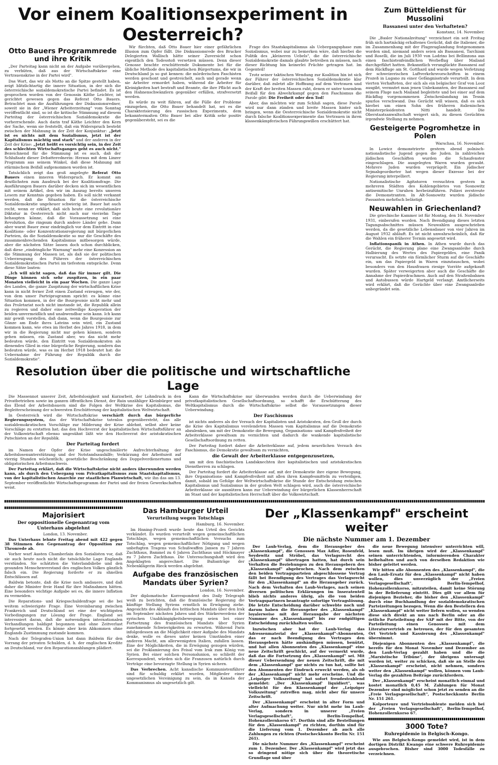Vor einem Koalitionsexperiment in Oesterreich?
Otto Bauers Programmrede und ihre Kritik
„Der Parteitag kann nicht an der Aufgabe vorübergehen, zu verhüten, daß aus der Wirtschaftskrise eine Vertrauenskrise in der Partei wird".
Das Wort, das wir als Motto an die Spitze gestellt haben, zeigt blitzlichtartig die innere Situation, in der sich die österreichische sozialdemokratische Partei befindet. Es ist gesprochen worden von der Genossin Käthe Leichter, ist gerichtet gewesen gegen das Referat Otto Bauers. Betrachtet man die Ausführungen der Diskussionsredner, soweit sie in der „Wiener Arbeiterzeitung" vom Sonntag veröffentlicht sind, so ist die kritische Stimmung auf diesem Parteitag der österreichischen Sozialdemokratie die vorherrschende. Auch darin traf Käthe Leichter den Kern der Sache, wenn sie feststellt, daß ein Widerspruch besteht zwischen der Mahnung in der Zeit der Konjunktur: „Jetzt ist es nichts mit dem Sozialismus, jetzt ist der Kapitalismus mächtig und stark" und der anderen in der Zeit der Krise: „Jetzt heißt es vorsichtig sein, in der Zeit des schlechten Wirtschaftsganges geht es auch nicht." Bezeichnend für die Stimmung ist es auch, daß der Schlußsatz dieser Debatterednerin: Heraus mit dem Linzer Programm aus seinem Winkel, daß diese Mahnung mit stürmischem Beifall aufgenommen worden ist.
Tatsächlich zeigt das groß angelegte Referat Otto Bauers einen inneren Widerspruch. Er kommt am deutlichsten zum Ausdruck bei der Koalitionsfrage. Die Ausführungen Bauers darüber decken sich im wesentlichen mit seinem Artikel, den wir im Auszug bereits unseren Lesern zur Kenntnis gegeben haben. Es soll nicht verkannt werden, daß die Situation für die österreichische Sozialdemokratie ungeheuer schwierig ist. Bauer hat auch recht, wenn er erklärt, daß sich heute eine revolutionäre Diktatur in Oesterreich nicht auch nur vierzehn Tage behaupten könne, daß die Voraussetzung sei eine Revolution, die ringsum durch andere Länder gehe. Dann aber warnt Bauer zwar eindringlich vor dem Eintritt in eine Koalitions- oder Konzentrationsregierung mit bürgerlichen Parteien, da die Sozialdemokratie so nur die Geschäfte des zusammenbrechenden Kapitalismus mitbesorgen würde, aber die nächsten Sätze lassen doch schon durchblicken, daß diese „eindringliche Warnung" mehr eine Konzession an die Stimmung der Massen ist, als daß sie der politischen Ueberzeugung des Führers der österreichischen Sozialdemokratischen Partei im tiefestem entspräche. Denn diese Sätze lauten:
„Ich will nicht sagen, daß das für immer gilt. Die Dinge können sich sehr zuspitzen, in ein paar Monaten vielleicht in ein paar Wochen. Die ganze Lage des Landes, die ganze Zuspitzung der wirtschaftlichen Krise kann in nicht ferner Zeit einen Zustand erzeugen, wie der, von dem unser Parteiprogramm spricht: es könne eine Situation kommen, in der die Bourgeoisie nicht mehr und das Proletariat noch nicht imstande ist, die Republik allein zu regieren und daher eine zeitweilige Kooperation der beiden unvermeidlich und unabwendbar sein kann. Ich kann mir gewiß vorstellen, daß dann, wenn die Bourgeoisie zur Gänze am Ende ihres Lateins sein wird, ein Zustand kommen kann, wie etwa im Herbst des Jahres 1918, in dem wir in die Regierung nicht nur gehen können, sondern gehen müssen, ein Zustand aber, wo das nicht mehr bedeuten würde, den Eintritt von Sozialdemokraten als dienendes Glied in eine bürgerliche Regierung, sondern das bedeuten würde, was es im Herbst 1918 bedeutet hat: die Uebernahme der Führung der Republik durch die Sozialdemokratie".
Wir fürchten, daß Otto Bauer hier einer gefährlichen Illusion zum Opfer fällt. Die Diskussionsrede des Brucker Delegierten Wallisch hätte seiner Zuversicht schon eigentlich den Todesstoß versetzen müssen. Denn dieser Genosse brachte erschütternde Dokumente bei für die übliche Methode des kapitalistischen Bürgertums, die wir in Deutschland ja so gut kennen: die mörderischen Faschisten werden geschont und gestreichelt, auch und gerade wenn sie Arbeiter ermordet haben, während die Arbeiter für Kleinigkeiten hart bestraft und Beamte, die ihre Pflicht auch den Hahnenschwänzlern gegenüber erfüllen, strafversetzt werden.
Es würde zu weit führen, auf die Fülle der Probleme einzugehen, die Otto Bauer behandelt hat, sei es die Charakterisierung des russischen Experiments, dem bekanntermaßen Otto Bauer bei aller Kritik sehr positiv gegenübersteht, sei es die
Frage des Staatskapitalismus als Uebergangsphase zum Sozialismus, wobei nur zu bemerken wäre, daß hierbei die Politik des „kleineren Uebels", die die österreichische Sozialdemokratie damals glaubte betreiben zu müssen, nach dieser Richtung hin keinerlei Früchte getragen hat. Im Gegenteil!
Trotz seiner taktischen Wendung zur Koalition hin ist sich der Führer der österreichischen Sozialdemokratie klar darüber, daß zuletzt alle Hoffnung auf dem Vertrauen und der Kraft der breiten Massen ruht, denen er unter tosendem Beifall für den Abwehrkampf gegen den Faschismus die Parole gibt: Die Freiheit oder den Tod!
Aber, das möchten wir zum Schluß sagen, diese Parole wird nur dann zünden und breite Massen hinter sich bringen, wenn die Oesterreichische Sozialdemokratie nicht durch falsche Koalitionsexperimente das Vertrauen in ihren klassenkämpferischen Führungswillen erschüttert hat.
Resolution über die politische und wirtschaftliche Lage
Die Massennot unserer Zeit, Arbeitslosigkeit und Kurzarbeit, der Lohndruck in den Privatbetrieben sowie im ganzen öffentlichen Dienst, der Ruin unzähliger Kleinbürger und das Elend der Arbeitsbauern sind die Folgen der Weltkrise des Kapitalismus, die Begleiterscheinung der schwersten Erschütterung der kapitalistischen Weltwirtschaft.
In Oesterreich wird die Wirtschaftskrise verschärft durch das bürgerliche Regierungssystem, das der Wirtschaftskrise tatenlos gegenübersteht, das alle sozialdemokratischen Vorschläge zur Milderung der Krise ablehnt, selbst aber keine Vorschläge zu erstatten hat; das den Hochverrat der kapitalistischen Wirtschaftsführer an der Volkswirtschaft ebenso ungesühnt läßt wie den Hochverrat der aristokratischen Putschisten an der Republik.
Der Parteitag fordert
im Namen der Opfer der Krise ungeschmälerte Aufrechterhaltung der Arbeitslosenunterstützung und der Notstandsaushilfe; Verkürzung der Arbeitszeit auf vierzig Stunden wöchentlich; gesetzliche Beschränkung des Doppelverdienertums und obligatorischen Arbeitsnachweis.
Der Parteitag erklärt, daß die Wirtschaftskrise nicht anders überwunden werden kann, als durch den Uebergang vom Privatkapitalismus zum Staatskapitalismus, von der kapitalistischen Anarchie zur staatlichen Planwirtschaft, wie ihn das am 13. September veröffentlichte Wirtschaftsprogramm der Partei und der freien Gewerkschaften weist.
Kann die Wirtschaftskrise nur überwunden werden durch die Ueberwindung der privatkapitalistischen Gesellschaftsordnung, so schafft die Erschütterung des Weltkapitalismus durch die Wirtschaftskrise selbst die Voraussetzungen dieser Ueberwindung.
Der Faschismus
ist nichts anderes als der Versuch der Kapitalisten und Aristokraten, den Groll der durch die Krise des Kapitalismus verelendeten Massen vom Kapitalismus auf die Demokratie abzulenken, um mit der Demokratie die Bewegung, Organisations- und Kampfesfreiheit der Arbeiterklasse gewaltsam zu vernichten und dadurch die wankende kapitalistische Gesellschaftsordnung zu retten.
Der Parteitag fordert daher die Arbeiterklasse auf, jedem neuerlichen Versuch des Faschismus, die Demokratie gewaltsam zu vernichten,
die Gewalt der Arbeiterklasse entgegenzusetzen,
um mit den faschistischen Landsknechten ihre kapitalistischen und aristokratischen Dienstherren zu schlagen.
Der Parteitag fordert die Arbeiterklasse auf, mit der Demokratie ihre eigene Bewegung, ihre Organisations- und Kampfesfreiheit mit allen ihren Kampfesmitteln zu verteidigen, damit, sobald im Gefolge der Weltwirtschaftskrise die Stunde der Entscheidung zwischen Kapitalismus und Sozialismus in der großen Welt schlagen wird, auch die österreichische Arbeiterklasse sie ausnützen kann zur Ueberwindung der bürgerlichen Klassenherrschaft im Staat und der kapitalistischen Herrschaft über die Volkswirtschaft.
Zum Bütteldienst für Mussolini
Bassanesi unter den Verhafteten?
Konstanz, 14. November.
Die „Basler Nationalzeitung" verzeichnet ein seit Freitag früh sich hartnäckig erhaltenes Gerücht, daß die Italiener, die im Zusammenhang mit der Flugzeuglandung festgenommen worden sind, niemand anders seien als Bassanesi, Tarchiani und Roselli, die im Juli 1930 von Lodrino bei Bellinzona aus einen faschistenfeindlichen Werbeflug über Mailand durchgeführt hatten. Bekanntlich verunglückte Bassanesi auf dem Rückfluge am St. Gotthard und wurde wegen Verletzung der schweizerischen Luftverkehrsvorschriften in einem Prozeß in Lugano zu einer Gefängnisstrafe verurteilt. In dem vierten Verhafteten, der sich als ein belgischer Graf von Looz ausgibt, vermutet man jenen Unbekannten, der Bassanesi auf seinem Fluge nach Mailand begleitete und bei einer auf dem Rückflug vorgenommenen Zwischenlandung im Tessin spurlos verschwand. Das Gerücht will wissen, daß es sich hierbei um einen Sohn des früheren italienischen Ministerpräsidenten Nitti handelt. Die Oberstaatsanwaltschaft weigert sich, zu diesen Gerüchten irgendwie Stellung zu nehmen.
Gesteigerte Pogromhetze in Polen
Warschau, 16. November.
In Lowicz demonstrierte gestern abend polnisch-nationalistische Jugend gegen die Juden. In zahlreichen jüdischen Geschäften wurden die Schaufenster eingeschlagen. Die ausgelegten Waren wurden geraubt. Mehrere Juden wurden verprügelt. Ein jüdischer Sejmabgeordneter hat wegen dieser Exzesse bei der Regierung interpelliert.
Nationalistische Agitatoren versuchten gestern in mehreren Städten des Kohlengebietes von Sosnowitz antisemitische Unruhen herbeizuführen. Polizei zerstreute die Demonstranten. In Alt-Sosnowitz wurden jüdische Passanten mehrfach belästigt.
Neuwahlen in Griechenland?
Die griechische Kammer ist für Montag, den 16. November 1931, einberufen worden. Nach Beendigung dieses letzten Tagungsabschnittes müssen Neuwahlen ausgeschrieben werden, da die gesetzliche Lebensdauer von vier Jahren im August 1932 abläuft. Es ist nicht unwahrscheinlich, daß für die Wahlen ein früherer Termin angesetzt wird.
Inflationspanik in Athen. In Athen wurde durch das Gerücht, die Regierung plane eine Zwangsanleihe durch Halbierung des Wertes des Papiergeldes, eine Panik verursacht. Es setzte ein förmlicher Sturm auf die Geschäfte ein, um das Papiergeld in Waren einzutauschen, wobei besonders von den Hausfrauen riesige Vorräte aufgekauft wurden. Später verweigerten aber auch die Geschäfte die Annahme der Papierdrachmen. Auch auf den Straßenbahnen und Autobussen würde Hartgeld verlangt. Amtlicherseits wird erklärt, daß die Gerüchte über eine Zwangsanleihe unbegründet sein.
Majorisiert
Der oppositionelle Gegenantrag vom Unterhaus abgelehnt
London, 13. November.
Das Unterhaus lehnte Freitag abend mit 422 gegen 38 Stimmen den Gegenantrag der Opposition zur Thronrede ab.
Vorher warf Austen Chamberlain den Sozialisten vor, daß sie auch heute noch nicht die tatsächliche Lage Englands verstünden. Sie schätzten die Vaterlandsliebe und den gesunden Menschenverstand des englischen Volkes gänzlich falsch ein. Die Regierung forderte er zu shnellen Entschlüssen auf.
Baldwin betonte, daß die Krise noch andauere, und daß daher die Minister freie Hand für ihre Maßnahmen hätten. Eine besonders wichtige Aufgabe sei es, die innere Inflation zu vermeiden.
Die Reparations- und Kriegsschuldenfrage sei die bei weitem schwierigste Frage. Eine Vereinbarung zwischen Frankreich und Deutschland sei eine der wichtigsten Vorbedingungen zur Lösung der Frage. England sei interessiert daran, daß die notwendigen internationalen Verhandlungen baldigst begonnen und ohne Zeitverlust fortgesetzt werden. Es könne aber kein Abkommen ohne Englands Zustimmung zustande kommen.
Nach der Telegrafen-Union hat dann Baldwin für den Vorrang der privaten Schulden, d. h. der englischen Kredite an Deutschland, vor den Reparationszahlungen plädiert.
Das Hamburger Urteil
Verurteilung wegen Totschlags
Hamburg, 16. November.
Im Hnning-Prozeß wurde heute das Urteil des Gerichts verkündet. Es wurden verurteilt wegen gemeinschaftlichen Totschlags, wegen gemeinschaftlichen Versuchs zum Totschlag, wegen gemeinschaftlicher Nötigung und wegen unbefugten Tragens von Schußwaffen Jansen zu 7 Jahren Zuchthaus, Bammel zu 6 Jahren Zuchthaus und Höckmayer zu 7 Jahren Zuchthaus. Die Untersuchungshaft wird den Angeklagten angerechnet. Die Bußanträge der Nebenklägerin Rieck werden abgelehnt.
Aufgabe des französischen Mandats über Syrien?
London, 16. November.
Der diplomatische Korrespondent des Daily Telegraph weiß zu berichten, daß die französische Regierung die künftige Stellung Syriens ernstlich in Erwägung ziehe. Angesichts des Ablaufs des britischen Mandats über den Irak im September nächsten Jahres und des Stärkerwerdens der syrischen Unabhängigkeitsbewegung seien bei einer Fortsetzung des französischen Mandats über Syrien zunehmende Schwierigkeiten zu erwarten. Während Paris infolgedessen an die Möglichkeit einer Aufgabe des Mandats denke, wolle es dieses unter keinen Umständen einer anderen Macht, am allerwenigsten Italien, zufallen lassen. Eine der Möglichkeiten, die in Erwägung gezogen würden, sei die Proklamierung des Feisal vom Irak zum König von Syrien. Bei einer solchen Personalunion, so schließt der Korrespondent, würden sich die Franzosen natürlich durch Verträge eine bevorzugte Stellung in Syrien sichern.
Das Verbrechen. Acht kanadische Kommunistenführer sind für schuldig erklärt worden, Mitglieder einer ungesetzlichen Vereinigung zu sein, da in Kanada der Kommunismus als ungesetzlich gilt.
Der „Klassenkampf" erscheint weiter
Die nächste Nummer am 1. Dezember
Der Laub-Verlag, dem die Herausgeber des „Klassenkampf", die Genossen Max Adler, Rosenfeld, Seydewitz und Ströbel, das Verlagsrecht des „Klassenkampf" übertragen hatten, hat durch sein Verhalten die Beziehungen zu den Herausgebern des „Klassenkampf" abgebrochen. Nach dem zwischen den beiden Vertragsparteien abgeschlossene Vertrag fällt bei Beendigung des Vertrages das Verlagsrecht für den „Klassenkampf" an die Herausgeber zurück. Nach dem Verhalten des Laub-Verlages, nach seinen diversen politischen Erklärungen im Inseratenteil blieb nichts anderes übrig, als die von beiden Vertragspartnern beantragte sofortige Vertragslösung. Die letzte Entscheidung darüber schwebte noch und darum haben die Herausgeber des „Klassenkampf" loyalerweise mit der Herausgabe der nächsten Nummer des „Klassenkampf" bis zur endgültigen Entscheidung zurückhalten wollen.
Inzwischen aber hat der Laub-Verlag das Adressenmaterial der „Klassenkampf"-Abonnenten, das er nach Beendigung des Vertrages den Herausgebern hätte aushändigen müssen, benützt, und hat allen Abonnenten des „Klassenkampf" eine neue Zeitschrift geschickt, auf der vermerkt wurde, daß das die Fortsetzung des „Klassenkampf" sei. Mit dieser Uebersendung der neuen Zeitschrift, die mit dem „Klassenkampf" gar nichts zu tun hat, sollte bei den Abonnenten der Eindruck erweckt werden, als ob der „Klassenkampf" nicht mehr erscheine. Und die „Leipziger Volkszeitung" hat sofort freudestrahlend gemeldet: „Der ‚Klassenkampf' liquidiert", was vielleicht für den Klassenkampf der „Leipziger Volkszeitung" zutreffen mag, nicht aber für unsere Zeitschrift.
Der „Klassenkampf" erscheint in alter Form und alter Aufmachung weiter. Nur nicht mehr im Laub-Verlag, sondern in unserer „Freien Verlagsgesellschaft", Berlin-Tempelhof, Hohenzollernkorso 67. Dorthin sind alle Bestellungen für den „Klassenkampf" zu richten, dorthin sind für die Lieferung vom 1. Dezember ab auch alle Zahlungen zu richten (Postscheckkonto Berlin Nr. 151 261).
Die nächste Nummer des „Klassenkampf" erscheint zum 1. Dezember. Der „Klassenkampf" wird jetzt das so dringend nötige sich über die theoretische Grundlage und über
die neue Bewegung intensiver unterrichten will, lesen muß. Im übrigen wird der „Klassenkampf" seinen unterrichtenden, informierenden Charakter beibehalten und auch von derselben Redaktion wie bisher geleitet werden.
Wir bitten alle Abonnenten des „Klassenkampf", die den Laub-Ersatz für den „Klassenkampf" nicht haben wollen, dies unverzüglich der „Freien Verlagsgesellschaft", Berlin-Tempelhof, Hohenzollernkorso, mitzuteilen, damit keine Störung in der Belieferung eintritt. Dies gilt vor allem für diejenigen Bezieher, die bisher den „Klassenkampf" durch eine Buchhandlung der sozialdemokratischen Parteizeitungen bezogen. Wenn die den Bestellern den „Klassenkampf" nicht weiter liefern wollen, so wenden diese sich direkt an uns nach Berlin oder an die örtliche Parteileitung der SAP mit der Bitte, von der Parteileitung einen Genossen mit dem Literaturvertrieb zu betreuen, der für den gesamten Ort Vertrieb und Kassierung des „Klassenkampf" übernimmt.
Diejenigen Abonnenten des „Klassenkampf", die bereits für den Monat November und Dezember an den Laub-Verlag gezahlt haben und die die „Marxistische Tribüne", der übrigens untersagt worden ist, weiter zu schicken, daß sie an Stelle des „Klassenkampf" erscheint, nicht nehmen, sondern weiter den „Klassenkampf" wollen, können vom Laub-Verlag die gezahlten Beiträge zurückfordern.
Der „Klassenkampf" erscheint monatlich einmal und kostet monatlich 0,45 M. Zahlungen für Monat Dezember sind möglichst schon jetzt zu senden an die „Freie Verlagsgesellschaft", Postscheckkonto Berlin Nr. 151 261.
Kolporteure und Vertriebsobleute melden sich bei der „Freien Verlagsgesellschaft", Berlin-Tempelhof, Hohenzollernkorso 67.
3000 Tote?
Ruhrepidemie in Belgisch-Kongo.
Wie aus Belgisch-Kongo gemeldet wird, ist in dem dortigen Distrikt Kwango eine schwere Ruhrepidemie ausgebrochen. Bisher sind 3000 Todesfälle zu verzeichnen.